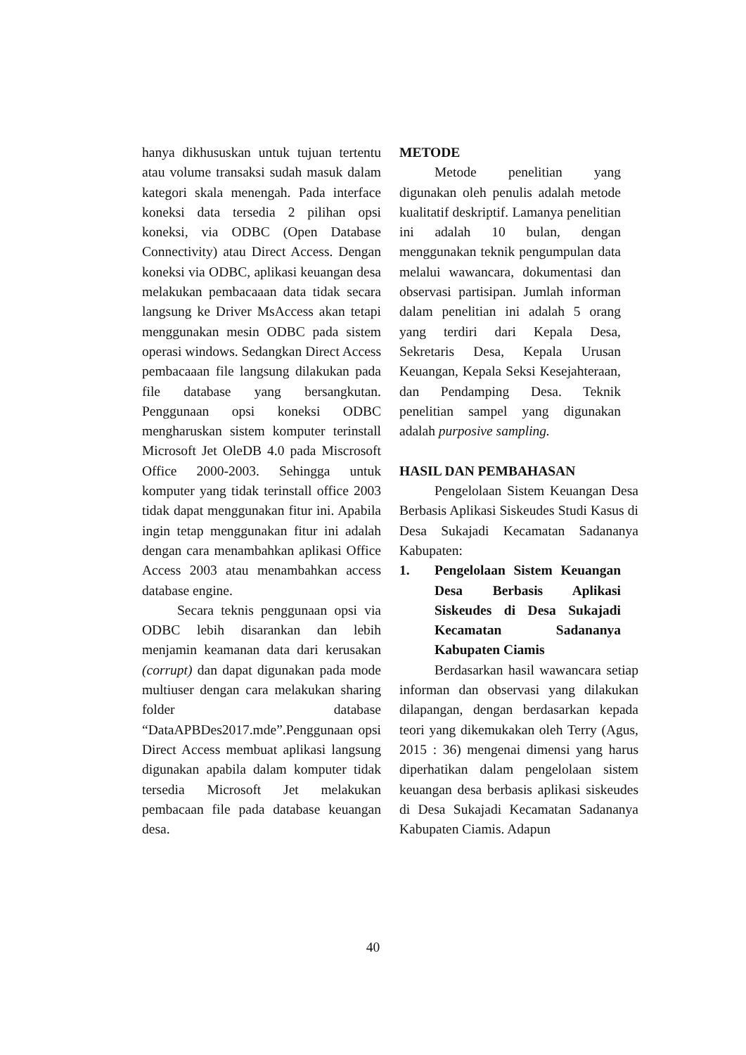hanya dikhususkan untuk tujuan tertentu atau volume transaksi sudah masuk dalam kategori skala menengah. Pada interface koneksi data tersedia 2 pilihan opsi koneksi, via ODBC (Open Database Connectivity) atau Direct Access. Dengan koneksi via ODBC, aplikasi keuangan desa melakukan pembacaaan data tidak secara langsung ke Driver MsAccess akan tetapi menggunakan mesin ODBC pada sistem operasi windows. Sedangkan Direct Access pembacaaan file langsung dilakukan pada file database yang bersangkutan. Penggunaan opsi koneksi ODBC mengharuskan sistem komputer terinstall Microsoft Jet OleDB 4.0 pada Miscrosoft Office 2000-2003. Sehingga untuk komputer yang tidak terinstall office 2003 tidak dapat menggunakan fitur ini. Apabila ingin tetap menggunakan fitur ini adalah dengan cara menambahkan aplikasi Office Access 2003 atau menambahkan access database engine.
Secara teknis penggunaan opsi via ODBC lebih disarankan dan lebih menjamin keamanan data dari kerusakan (corrupt) dan dapat digunakan pada mode multiuser dengan cara melakukan sharing folder database “DataAPBDes2017.mde”.Penggunaan opsi Direct Access membuat aplikasi langsung digunakan apabila dalam komputer tidak tersedia Microsoft Jet melakukan pembacaan file pada database keuangan desa.
METODE
Metode penelitian yang digunakan oleh penulis adalah metode kualitatif deskriptif. Lamanya penelitian ini adalah 10 bulan, dengan menggunakan teknik pengumpulan data melalui wawancara, dokumentasi dan observasi partisipan. Jumlah informan dalam penelitian ini adalah 5 orang yang terdiri dari Kepala Desa, Sekretaris Desa, Kepala Urusan Keuangan, Kepala Seksi Kesejahteraan, dan Pendamping Desa. Teknik penelitian sampel yang digunakan adalah purposive sampling.
HASIL DAN PEMBAHASAN
Pengelolaan Sistem Keuangan Desa Berbasis Aplikasi Siskeudes Studi Kasus di Desa Sukajadi Kecamatan Sadananya Kabupaten:
1. Pengelolaan Sistem Keuangan Desa Berbasis Aplikasi Siskeudes di Desa Sukajadi Kecamatan Sadananya Kabupaten Ciamis
Berdasarkan hasil wawancara setiap informan dan observasi yang dilakukan dilapangan, dengan berdasarkan kepada teori yang dikemukakan oleh Terry (Agus, 2015 : 36) mengenai dimensi yang harus diperhatikan dalam pengelolaan sistem keuangan desa berbasis aplikasi siskeudes di Desa Sukajadi Kecamatan Sadananya Kabupaten Ciamis. Adapun
40